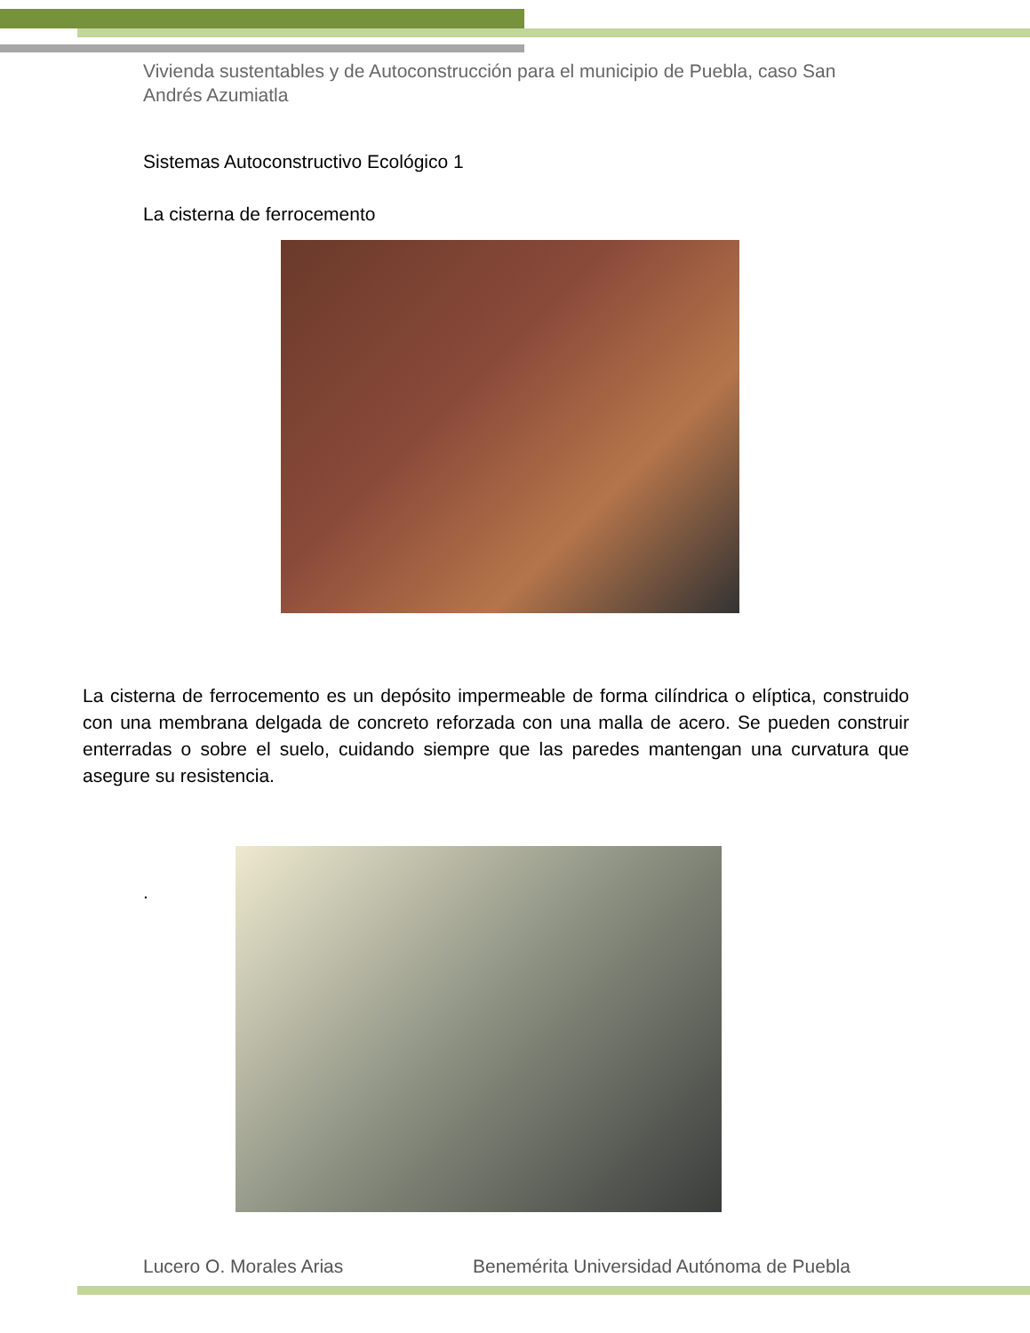Vivienda sustentables y de Autoconstrucción para el municipio de Puebla, caso San Andrés Azumiatla
Sistemas Autoconstructivo Ecológico 1
La cisterna de ferrocemento
La cisterna de ferrocemento es un depósito impermeable de forma cilíndrica o elíptica, construido con una membrana delgada de concreto reforzada con una malla de acero. Se pueden construir enterradas o sobre el suelo, cuidando siempre que las paredes mantengan una curvatura que asegure su resistencia.
.
Lucero O. Morales Arias
Benemérita Universidad Autónoma de Puebla